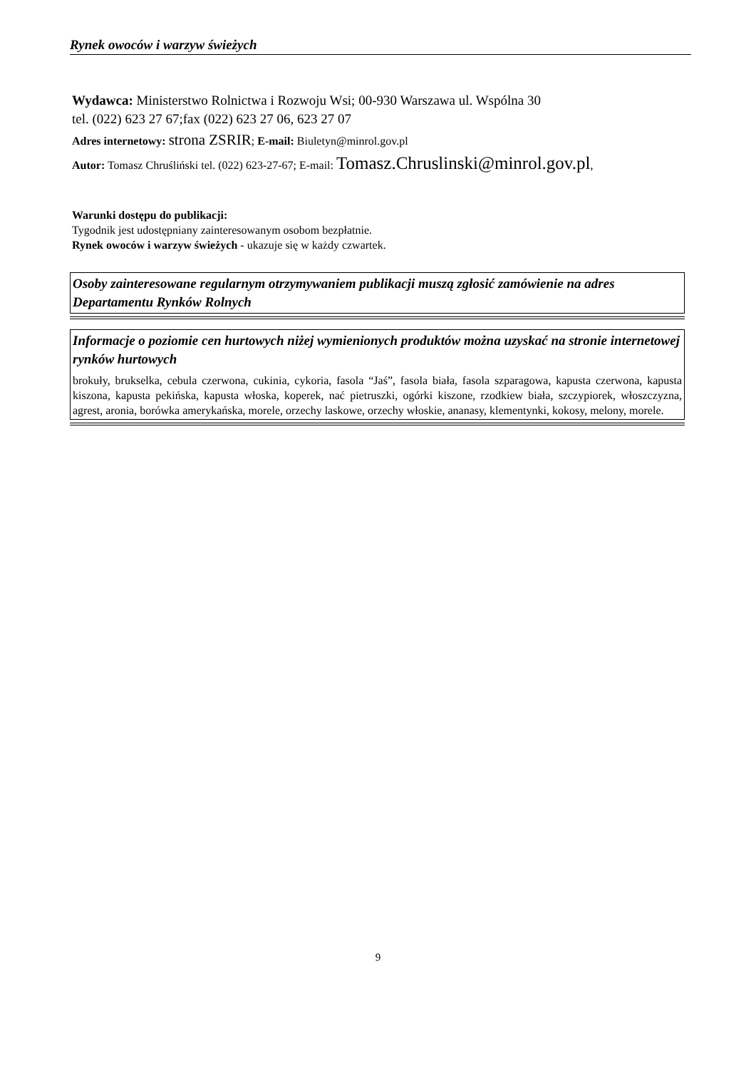Rynek owoców i warzyw świeżych
Wydawca: Ministerstwo Rolnictwa i Rozwoju Wsi; 00-930 Warszawa ul. Wspólna 30
tel. (022) 623 27 67;fax (022) 623 27 06, 623 27 07
Adres internetowy: strona ZSRIR; E-mail: Biuletyn@minrol.gov.pl
Autor: Tomasz Chruśliński tel. (022) 623-27-67; E-mail: Tomasz.Chruslinski@minrol.gov.pl,
Warunki dostępu do publikacji:
Tygodnik jest udostępniany zainteresowanym osobom bezpłatnie.
Rynek owoców i warzyw świeżych - ukazuje się w każdy czwartek.
Osoby zainteresowane regularnym otrzymywaniem publikacji muszą zgłosić zamówienie na adres Departamentu Rynków Rolnych
Informacje o poziomie cen hurtowych niżej wymienionych produktów można uzyskać na stronie internetowej rynków hurtowych
brokuły, brukselka, cebula czerwona, cukinia, cykoria, fasola “Jaś”, fasola biała, fasola szparagowa, kapusta czerwona, kapusta kiszona, kapusta pekińska, kapusta włoska, koperek, nać pietruszki, ogórki kiszone, rzodkiew biała, szczypiorek, włoszczyzna, agrest, aronia, borówka amerykańska, morele, orzechy laskowe, orzechy włoskie, ananasy, klementynki, kokosy, melony, morele.
9